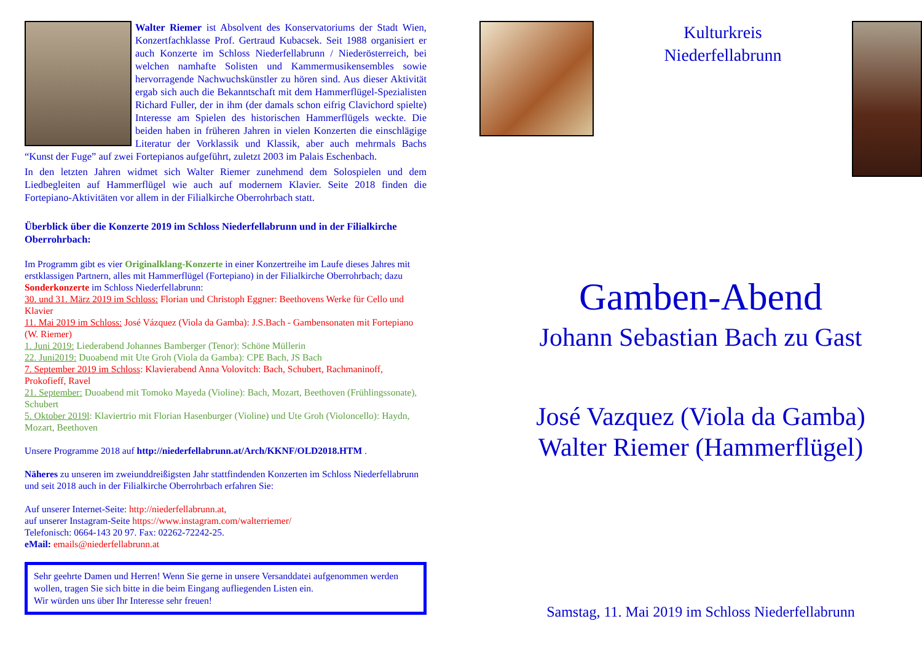Walter Riemer ist Absolvent des Konservatoriums der Stadt Wien, Konzertfachklasse Prof. Gertraud Kubacsek. Seit 1988 organisiert er auch Konzerte im Schloss Niederfellabrunn / Niederösterreich, bei welchen namhafte Solisten und Kammermusikensembles sowie hervorragende Nachwuchs­künstler zu hören sind. Aus dieser Aktivität ergab sich auch die Bekanntschaft mit dem Hammerflügel-Spezialisten Richard Fuller, der in ihm (der damals schon eifrig Clavichord spielte) Interesse am Spielen des historischen Hammerflügels weckte. Die beiden haben in früheren Jahren in vielen Konzerten die ein­schlägige Literatur der Vorklassik und Klassik, aber auch mehrmals Bachs “Kunst der Fuge” auf zwei Fortepianos aufgeführt, zuletzt 2003 im Palais Eschenbach.
In den letzten Jahren widmet sich Walter Riemer zunehmend dem Solospielen und dem Liedbegleiten auf Hammerflügel wie auch auf modernem Klavier. Seite 2018 finden die Fortepiano-Aktivitäten vor allem in der Filialkirche Oberrohrbach statt.
Überblick über die Konzerte 2019 im Schloss Niederfellabrunn und in der Filialkirche Oberrohrbach:
Im Programm gibt es vier Originalklang-Konzerte in einer Konzertreihe im Laufe dieses Jahres mit erstklassigen Partnern, alles mit Hammerflügel (Fortepiano) in der Filialkirche Oberrohrbach; dazu Sonderkonzerte im Schloss Niederfellabrunn:
30. und 31. März 2019 im Schloss: Florian und Christoph Eggner: Beethovens Werke für Cello und Klavier
11. Mai 2019 im Schloss: José Vázquez (Viola da Gamba): J.S.Bach - Gambensonaten mit Fortepiano (W. Riemer)
1. Juni 2019: Liederabend Johannes Bamberger (Tenor): Schöne Müllerin
22. Juni2019: Duoabend mit Ute Groh (Viola da Gamba): CPE Bach, JS Bach
7. September 2019 im Schloss: Klavierabend Anna Volovitch: Bach, Schubert, Rachmaninoff, Prokofieff, Ravel
21. September: Duoabend mit Tomoko Mayeda (Violine): Bach, Mozart, Beethoven (Frühlingssonate), Schubert
5. Oktober 2019l: Klaviertrio mit Florian Hasenburger (Violine) und Ute Groh (Violoncello): Haydn, Mozart, Beethoven
Unsere Programme 2018 auf http://niederfellabrunn.at/Arch/KKNF/OLD2018.HTM .
Näheres zu unseren im zweiunddreißigsten Jahr stattfindenden Konzerten im Schloss Niederfellabrunn und seit 2018 auch in der Filialkirche Oberrohrbach erfahren Sie:
Auf unserer Internet-Seite: http://niederfellabrunn.at,
auf unserer Instagram-Seite https://www.instagram.com/walterriemer/
Telefonisch: 0664-143 20 97. Fax: 02262-72242-25.
eMail: emails@niederfellabrunn.at
Sehr geehrte Damen und Herren! Wenn Sie gerne in unsere Versanddatei aufgenommen werden wollen, tragen Sie sich bitte in die beim Eingang aufliegenden Listen ein.
Wir würden uns über Ihr Interesse sehr freuen!
Kulturkreis
Niederfellabrunn
Gamben-Abend
Johann Sebastian Bach zu Gast
José Vazquez (Viola da Gamba)
Walter Riemer (Hammerflügel)
Samstag, 11. Mai 2019 im Schloss Niederfellabrunn